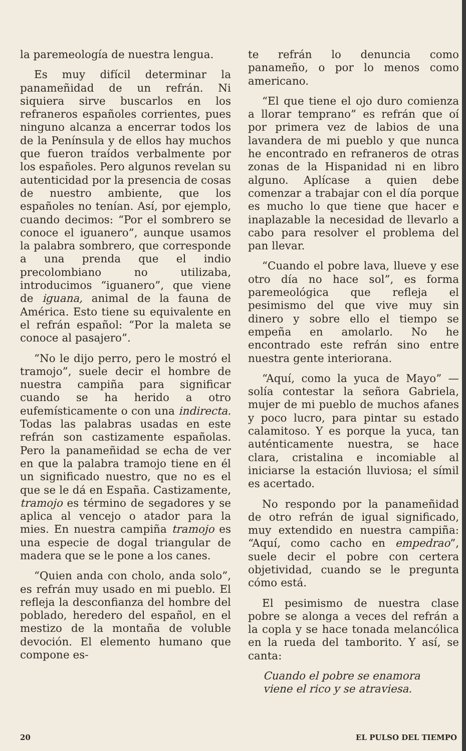la paremeología de nuestra lengua.
Es muy difícil determinar la panameñidad de un refrán. Ni siquiera sirve buscarlos en los refraneros españoles corrientes, pues ninguno alcanza a encerrar todos los de la Península y de ellos hay muchos que fueron traídos verbalmente por los españoles. Pero algunos revelan su autenticidad por la presencia de cosas de nuestro ambiente, que los españoles no tenían. Así, por ejemplo, cuando decimos: “Por el sombrero se conoce el iguanero”, aunque usamos la palabra sombrero, que corresponde a una prenda que el indio precolombiano no utilizaba, introducimos “iguanero”, que viene de iguana, animal de la fauna de América. Esto tiene su equivalente en el refrán español: “Por la maleta se conoce al pasajero”.
“No le dijo perro, pero le mostró el tramojo”, suele decir el hombre de nuestra campiña para significar cuando se ha herido a otro eufemísticamente o con una indirecta. Todas las palabras usadas en este refrán son castizamente españolas. Pero la panameñidad se echa de ver en que la palabra tramojo tiene en él un significado nuestro, que no es el que se le dá en España. Castizamente, tramojo es término de segadores y se aplica al vencejo o atador para la mies. En nuestra campiña tramojo es una especie de dogal triangular de madera que se le pone a los canes.
“Quien anda con cholo, anda solo”, es refrán muy usado en mi pueblo. El refleja la desconfianza del hombre del poblado, heredero del español, en el mestizo de la montaña de voluble devoción. El elemento humano que compone es-
te refrán lo denuncia como panameño, o por lo menos como americano.
“El que tiene el ojo duro comienza a llorar temprano” es refrán que oí por primera vez de labios de una lavandera de mi pueblo y que nunca he encontrado en refraneros de otras zonas de la Hispanidad ni en libro alguno. Aplícase a quien debe comenzar a trabajar con el día porque es mucho lo que tiene que hacer e inaplazable la necesidad de llevarlo a cabo para resolver el problema del pan llevar.
“Cuando el pobre lava, llueve y ese otro día no hace sol”, es forma paremeológica que refleja el pesimismo del que vive muy sin dinero y sobre ello el tiempo se empeña en amolarlo. No he encontrado este refrán sino entre nuestra gente interiorana.
“Aquí, como la yuca de Mayo” —solía contestar la señora Gabriela, mujer de mi pueblo de muchos afanes y poco lucro, para pintar su estado calamitoso. Y es porque la yuca, tan auténticamente nuestra, se hace clara, cristalina e incomiable al iniciarse la estación lluviosa; el símil es acertado.
No respondo por la panameñidad de otro refrán de igual significado, muy extendido en nuestra campiña: “Aquí, como cacho en empedrao”, suele decir el pobre con certera objetividad, cuando se le pregunta cómo está.
El pesimismo de nuestra clase pobre se alonga a veces del refrán a la copla y se hace tonada melancólica en la rueda del tamborito. Y así, se canta:
Cuando el pobre se enamora
viene el rico y se atraviesa.
20 EL PULSO DEL TIEMPO